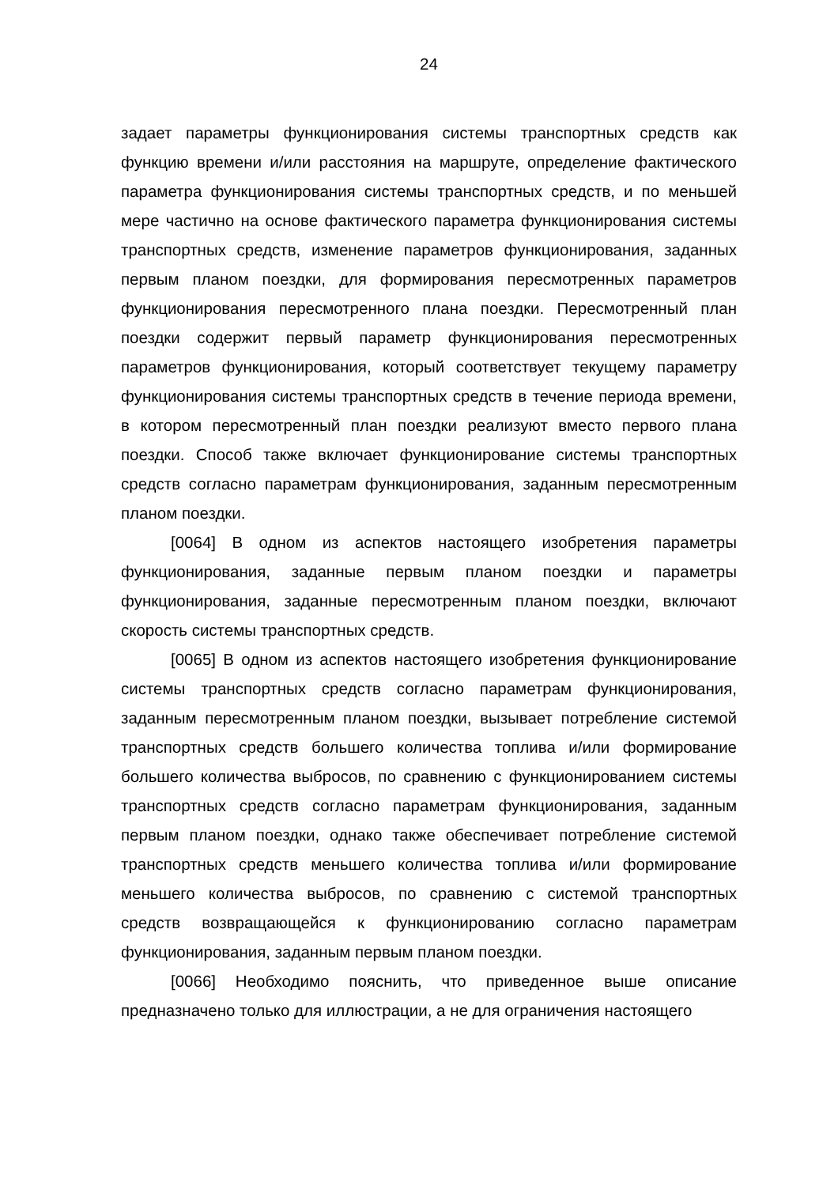24
задает параметры функционирования системы транспортных средств как функцию времени и/или расстояния на маршруте, определение фактического параметра функционирования системы транспортных средств, и по меньшей мере частично на основе фактического параметра функционирования системы транспортных средств, изменение параметров функционирования, заданных первым планом поездки, для формирования пересмотренных параметров функционирования пересмотренного плана поездки. Пересмотренный план поездки содержит первый параметр функционирования пересмотренных параметров функционирования, который соответствует текущему параметру функционирования системы транспортных средств в течение периода времени, в котором пересмотренный план поездки реализуют вместо первого плана поездки. Способ также включает функционирование системы транспортных средств согласно параметрам функционирования, заданным пересмотренным планом поездки.
[0064] В одном из аспектов настоящего изобретения параметры функционирования, заданные первым планом поездки и параметры функционирования, заданные пересмотренным планом поездки, включают скорость системы транспортных средств.
[0065] В одном из аспектов настоящего изобретения функционирование системы транспортных средств согласно параметрам функционирования, заданным пересмотренным планом поездки, вызывает потребление системой транспортных средств большего количества топлива и/или формирование большего количества выбросов, по сравнению с функционированием системы транспортных средств согласно параметрам функционирования, заданным первым планом поездки, однако также обеспечивает потребление системой транспортных средств меньшего количества топлива и/или формирование меньшего количества выбросов, по сравнению с системой транспортных средств возвращающейся к функционированию согласно параметрам функционирования, заданным первым планом поездки.
[0066] Необходимо пояснить, что приведенное выше описание предназначено только для иллюстрации, а не для ограничения настоящего